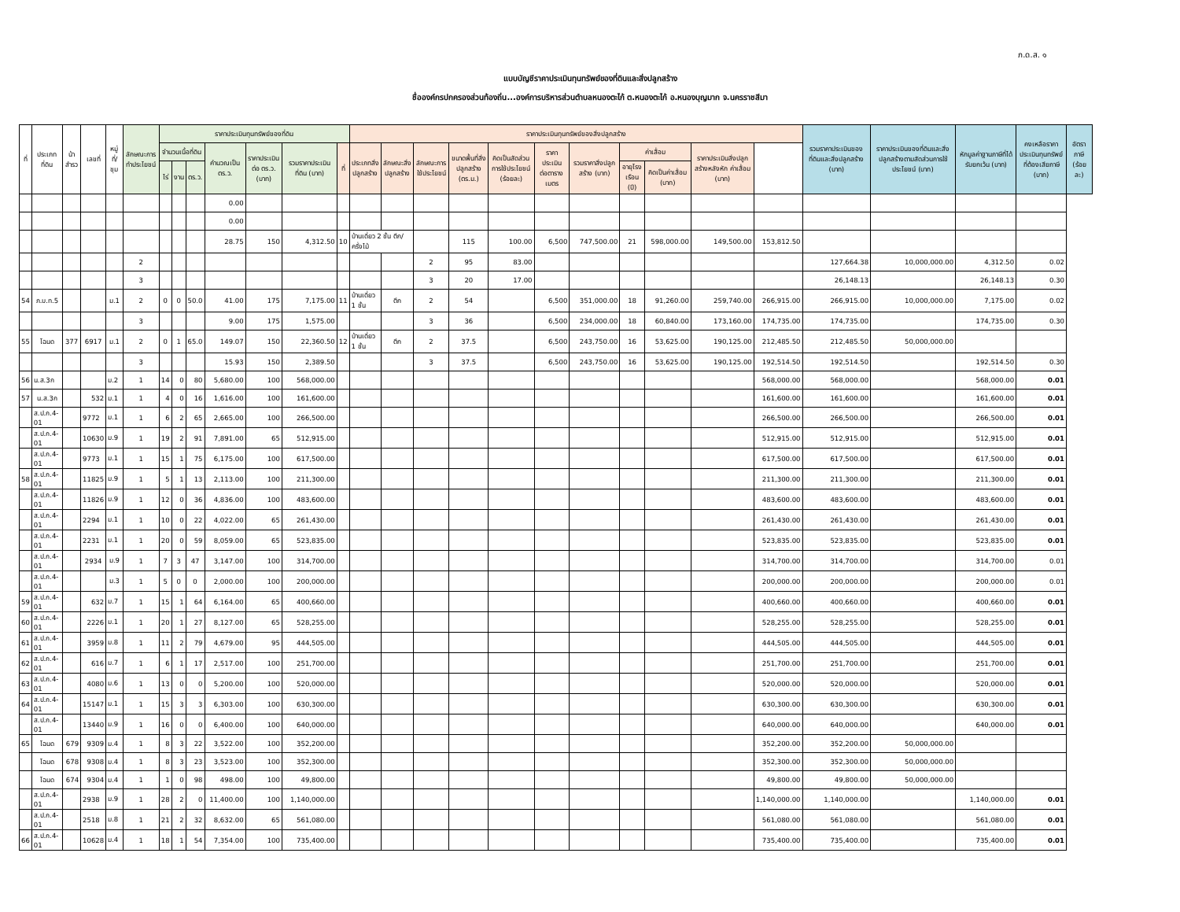ภ.ด.ส. ๑
แบบบัญชีราคาประเมินทุนทรัพย์ของที่ดินและสิ่งปลูกสร้าง
ชื่อองค์กรปกครองส่วนท้องถิ่น...องค์การบริหารส่วนตำบลหนองตะไก้ ต.หนองตะไก้ อ.หนองบุญมาก จ.นครราชสีมา
| ที่ | ประเภทที่ดิน | น้าสำรว | เลขที่ | หมู่ที่/ชุม | ลักษณะการทำประโยชน์ | ราคาประเมินทุนทรัพย์ของที่ดิน | | | | | | | ราคาประเมินทุนทรัพย์ของสิ่งปลูกสร้าง | | | | | | | | | | | รวมราคาประเมินของที่ดินและสิ่งปลูกสร้าง (บาท) | ราคาประเมินของที่ดินและสิ่งปลูกสร้างตามสัดส่วนการใช้ประโยชน์ (บาท) | หักมูลค่าฐานภาษีที่ได้รับยกเว้น (บาท) | คงเหลือราคาประเมินทุนทรัพย์ที่ต้องเสียภาษี (บาท) | อัตราภาษี (ร้อยละ) |
| --- | --- | --- | --- | --- | --- | --- | --- | --- | --- | --- | --- | --- | --- | --- | --- | --- | --- | --- | --- | --- | --- | --- | --- | --- | --- | --- | --- | --- |
| | | | | | | จำนวนเนื้อที่ดิน | | | คำนวณเป็น ตร.ว. | ราคาประเมินต่อ ตร.ว. (บาท) | รวมราคาประเมินที่ดิน (บาท) | | ที่ | ประเภทสิ่งปลูกสร้าง | ลักษณะสิ่งปลูกสร้าง | ลักษณะการใช้ประโยชน์ | ขนาดพื้นที่สิ่งปลูกสร้าง (ตร.ม.) | คิดเป็นสัดส่วนการใช้ประโยชน์ (ร้อยละ) | ราคาประเมินต่อตารางเมตร | รวมราคาสิ่งปลูกสร้าง (บาท) | ค่าเสื่อม | | ราคาประเมินสิ่งปลูกสร้างหลังหัก ค่าเสื่อม (บาท) | | | | | |
| | | | | | | ไร่ | งาน | ตร.ว. | | | | | | | | | | | | | อายุโรงเรือน (ปี) | คิดเป็นค่าเสื่อม (บาท) | | | | | | |
| | | | | | | | | | 0.00 | | | | | | | | | | | | | | | | | | | |
| | | | | | | | | | 0.00 | | | | | | | | | | | | | | | | | | | |
| | | | | | | | | | 28.75 | 150 | 4,312.50 | 10 | บ้านเดี่ยว 2 ชั้น ตึก/ครึ่งไม้ | | | 115 | 100.00 | 6,500 | 747,500.00 | 21 | 598,000.00 | 149,500.00 | 153,812.50 | | | | | |
| | | | | | 2 | | | | | | | | | | 2 | 95 | 83.00 | | | | | | | 127,664.38 | 10,000,000.00 | 4,312.50 | 0.02 | |
| | | | | | 3 | | | | | | | | | | 3 | 20 | 17.00 | | | | | | | 26,148.13 | | 26,148.13 | 0.30 | |
| 54 | ภ.บ.ท.5 | | | ม.1 | 2 | 0 | 0 | 50.0 | 41.00 | 175 | 7,175.00 | 11 | บ้านเดี่ยว 1 ชั้น | ตึก | 2 | 54 | | 6,500 | 351,000.00 | 18 | 91,260.00 | 259,740.00 | 266,915.00 | 266,915.00 | 10,000,000.00 | 7,175.00 | 0.02 | |
| | | | | | 3 | | | | 9.00 | 175 | 1,575.00 | | | | 3 | 36 | | 6,500 | 234,000.00 | 18 | 60,840.00 | 173,160.00 | 174,735.00 | 174,735.00 | | 174,735.00 | 0.30 | |
| 55 | โฉนด | 377 | 6917 | ม.1 | 2 | 0 | 1 | 65.0 | 149.07 | 150 | 22,360.50 | 12 | บ้านเดี่ยว 1 ชั้น | ตึก | 2 | 37.5 | | 6,500 | 243,750.00 | 16 | 53,625.00 | 190,125.00 | 212,485.50 | 212,485.50 | 50,000,000.00 | | | |
| | | | | | 3 | | | | 15.93 | 150 | 2,389.50 | | | | 3 | 37.5 | | 6,500 | 243,750.00 | 16 | 53,625.00 | 190,125.00 | 192,514.50 | 192,514.50 | | 192,514.50 | 0.30 | |
| 56 | น.ส.3ก | | | ม.2 | 1 | 14 | 0 | 80 | 5,680.00 | 100 | 568,000.00 | | | | | | | | | | | | 568,000.00 | 568,000.00 | | 568,000.00 | 0.01 | |
| 57 | น.ส.3ก | | 532 | ม.1 | 1 | 4 | 0 | 16 | 1,616.00 | 100 | 161,600.00 | | | | | | | | | | | | 161,600.00 | 161,600.00 | | 161,600.00 | 0.01 | |
| | ส.ป.ก.4-01 | | 9772 | ม.1 | 1 | 6 | 2 | 65 | 2,665.00 | 100 | 266,500.00 | | | | | | | | | | | | 266,500.00 | 266,500.00 | | 266,500.00 | 0.01 | |
| | ส.ป.ก.4-01 | | 10630 | ม.9 | 1 | 19 | 2 | 91 | 7,891.00 | 65 | 512,915.00 | | | | | | | | | | | | 512,915.00 | 512,915.00 | | 512,915.00 | 0.01 | |
| | ส.ป.ก.4-01 | | 9773 | ม.1 | 1 | 15 | 1 | 75 | 6,175.00 | 100 | 617,500.00 | | | | | | | | | | | | 617,500.00 | 617,500.00 | | 617,500.00 | 0.01 | |
| 58 | ส.ป.ก.4-01 | | 11825 | ม.9 | 1 | 5 | 1 | 13 | 2,113.00 | 100 | 211,300.00 | | | | | | | | | | | | 211,300.00 | 211,300.00 | | 211,300.00 | 0.01 | |
| | ส.ป.ก.4-01 | | 11826 | ม.9 | 1 | 12 | 0 | 36 | 4,836.00 | 100 | 483,600.00 | | | | | | | | | | | | 483,600.00 | 483,600.00 | | 483,600.00 | 0.01 | |
| | ส.ป.ก.4-01 | | 2294 | ม.1 | 1 | 10 | 0 | 22 | 4,022.00 | 65 | 261,430.00 | | | | | | | | | | | | 261,430.00 | 261,430.00 | | 261,430.00 | 0.01 | |
| | ส.ป.ก.4-01 | | 2231 | ม.1 | 1 | 20 | 0 | 59 | 8,059.00 | 65 | 523,835.00 | | | | | | | | | | | | 523,835.00 | 523,835.00 | | 523,835.00 | 0.01 | |
| | ส.ป.ก.4-01 | | 2934 | ม.9 | 1 | 7 | 3 | 47 | 3,147.00 | 100 | 314,700.00 | | | | | | | | | | | | 314,700.00 | 314,700.00 | | 314,700.00 | 0.01 | |
| | ส.ป.ก.4-01 | | | ม.3 | 1 | 5 | 0 | 0 | 2,000.00 | 100 | 200,000.00 | | | | | | | | | | | | 200,000.00 | 200,000.00 | | 200,000.00 | 0.01 | |
| 59 | ส.ป.ก.4-01 | | 632 | ม.7 | 1 | 15 | 1 | 64 | 6,164.00 | 65 | 400,660.00 | | | | | | | | | | | | 400,660.00 | 400,660.00 | | 400,660.00 | 0.01 | |
| 60 | ส.ป.ก.4-01 | | 2226 | ม.1 | 1 | 20 | 1 | 27 | 8,127.00 | 65 | 528,255.00 | | | | | | | | | | | | 528,255.00 | 528,255.00 | | 528,255.00 | 0.01 | |
| 61 | ส.ป.ก.4-01 | | 3959 | ม.8 | 1 | 11 | 2 | 79 | 4,679.00 | 95 | 444,505.00 | | | | | | | | | | | | 444,505.00 | 444,505.00 | | 444,505.00 | 0.01 | |
| 62 | ส.ป.ก.4-01 | | 616 | ม.7 | 1 | 6 | 1 | 17 | 2,517.00 | 100 | 251,700.00 | | | | | | | | | | | | 251,700.00 | 251,700.00 | | 251,700.00 | 0.01 | |
| 63 | ส.ป.ก.4-01 | | 4080 | ม.6 | 1 | 13 | 0 | 0 | 5,200.00 | 100 | 520,000.00 | | | | | | | | | | | | 520,000.00 | 520,000.00 | | 520,000.00 | 0.01 | |
| 64 | ส.ป.ก.4-01 | | 15147 | ม.1 | 1 | 15 | 3 | 3 | 6,303.00 | 100 | 630,300.00 | | | | | | | | | | | | 630,300.00 | 630,300.00 | | 630,300.00 | 0.01 | |
| | ส.ป.ก.4-01 | | 13440 | ม.9 | 1 | 16 | 0 | 0 | 6,400.00 | 100 | 640,000.00 | | | | | | | | | | | | 640,000.00 | 640,000.00 | | 640,000.00 | 0.01 | |
| 65 | โฉนด | 679 | 9309 | ม.4 | 1 | 8 | 3 | 22 | 3,522.00 | 100 | 352,200.00 | | | | | | | | | | | | 352,200.00 | 352,200.00 | 50,000,000.00 | | | |
| | โฉนด | 678 | 9308 | ม.4 | 1 | 8 | 3 | 23 | 3,523.00 | 100 | 352,300.00 | | | | | | | | | | | | 352,300.00 | 352,300.00 | 50,000,000.00 | | | |
| | โฉนด | 674 | 9304 | ม.4 | 1 | 1 | 0 | 98 | 498.00 | 100 | 49,800.00 | | | | | | | | | | | | 49,800.00 | 49,800.00 | 50,000,000.00 | | | |
| | ส.ป.ก.4-01 | | 2938 | ม.9 | 1 | 28 | 2 | 0 | 11,400.00 | 100 | 1,140,000.00 | | | | | | | | | | | | 1,140,000.00 | 1,140,000.00 | | 1,140,000.00 | 0.01 | |
| | ส.ป.ก.4-01 | | 2518 | ม.8 | 1 | 21 | 2 | 32 | 8,632.00 | 65 | 561,080.00 | | | | | | | | | | | | 561,080.00 | 561,080.00 | | 561,080.00 | 0.01 | |
| 66 | ส.ป.ก.4-01 | | 10628 | ม.4 | 1 | 18 | 1 | 54 | 7,354.00 | 100 | 735,400.00 | | | | | | | | | | | | 735,400.00 | 735,400.00 | | 735,400.00 | 0.01 | |